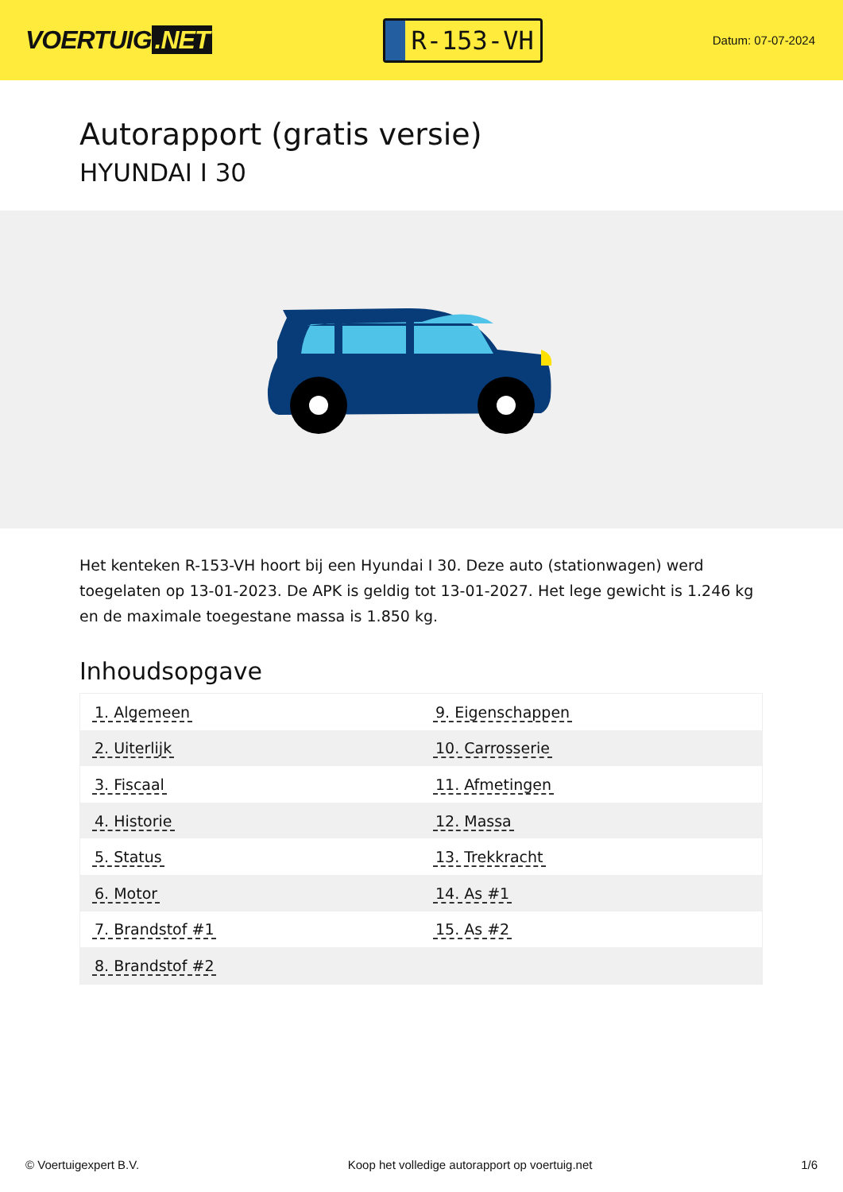VOERTUIG.NET
R-153-VH
Datum: 07-07-2024
Autorapport (gratis versie)
HYUNDAI I 30
Het kenteken R-153-VH hoort bij een Hyundai I 30. Deze auto (stationwagen) werd toegelaten op 13-01-2023. De APK is geldig tot 13-01-2027. Het lege gewicht is 1.246 kg en de maximale toegestane massa is 1.850 kg.
Inhoudsopgave
| 1. Algemeen | 9. Eigenschappen |
| 2. Uiterlijk | 10. Carrosserie |
| 3. Fiscaal | 11. Afmetingen |
| 4. Historie | 12. Massa |
| 5. Status | 13. Trekkracht |
| 6. Motor | 14. As #1 |
| 7. Brandstof #1 | 15. As #2 |
| 8. Brandstof #2 | |
© Voertuigexpert B.V. Koop het volledige autorapport op voertuig.net
1/6